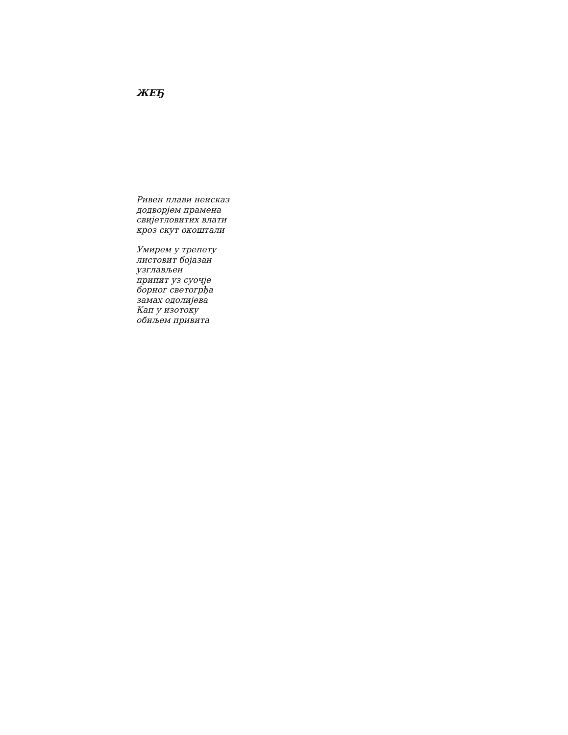ЖЕЂ
Ривен плави неисказ
додворјем прамена
свијетловитих влати
кроз скут окоштали
Умирем у трепету
листовит бојазан
узглављен
припит уз суочје
борног светогрђа
замах одолијева
Кап у изотоку
обиљем привита